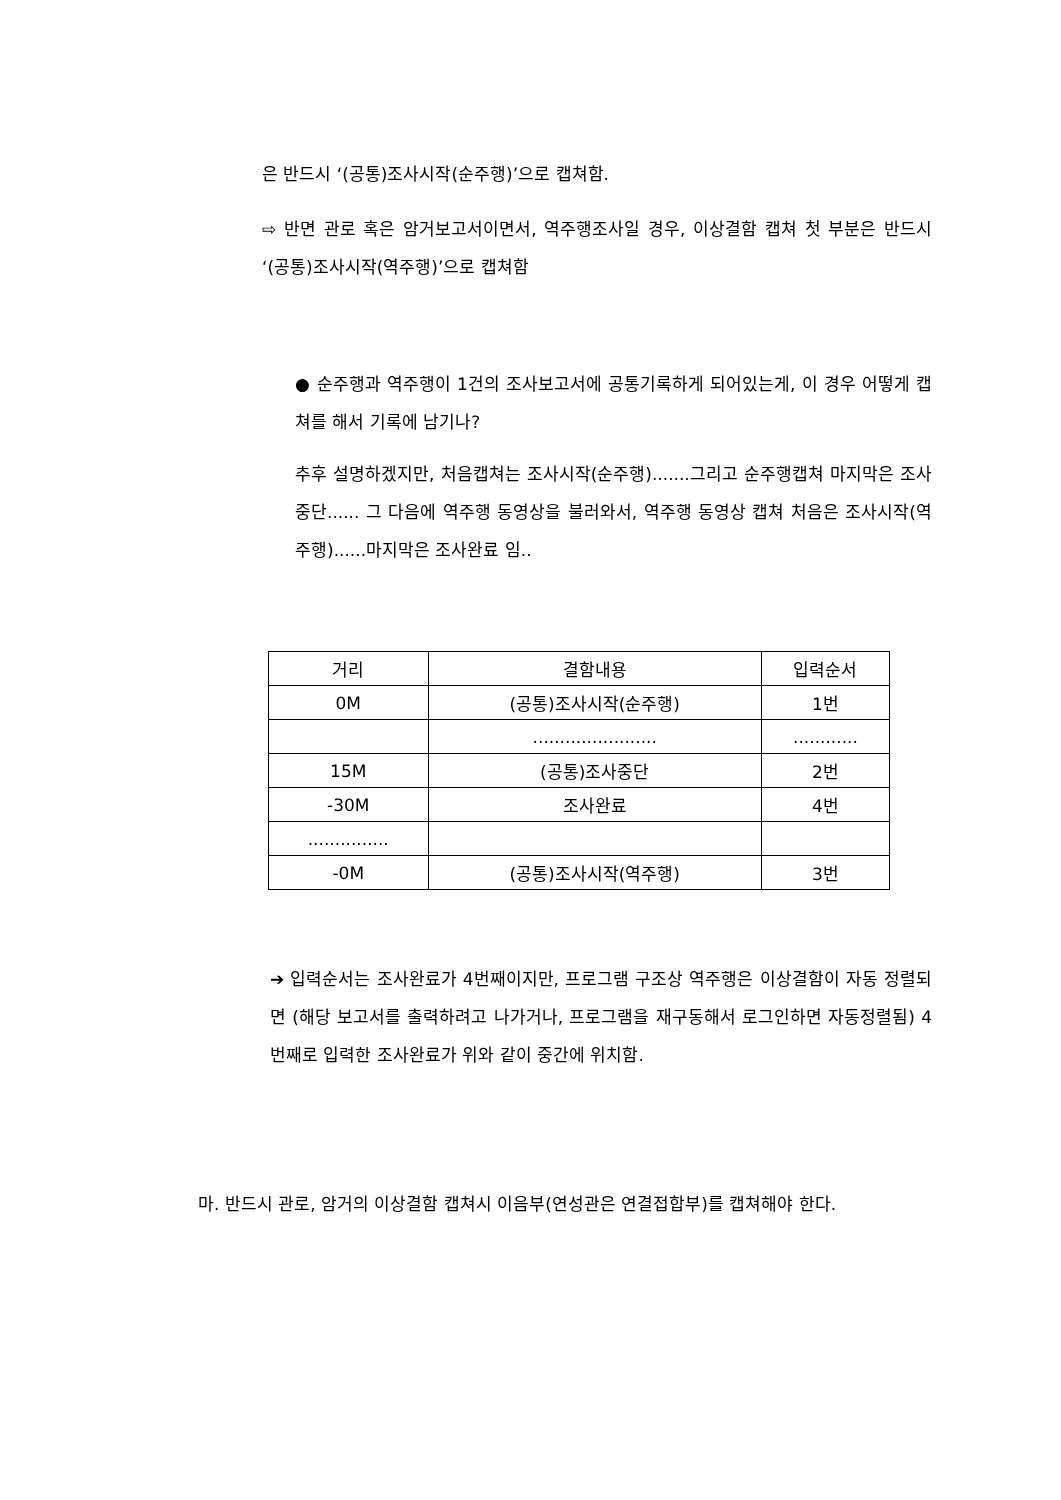은 반드시 ‘(공통)조사시작(순주행)’으로 캡쳐함.
⇨ 반면 관로 혹은 암거보고서이면서, 역주행조사일 경우, 이상결함 캡쳐 첫 부분은 반드시 ‘(공통)조사시작(역주행)’으로 캡쳐함
● 순주행과 역주행이 1건의 조사보고서에 공통기록하게 되어있는게, 이 경우 어떻게 캡쳐를 해서 기록에 남기나?
추후 설명하겠지만, 처음캡쳐는 조사시작(순주행).......그리고 순주행캡쳐 마지막은 조사중단...... 그 다음에 역주행 동영상을 불러와서, 역주행 동영상 캡쳐 처음은 조사시작(역주행)......마지막은 조사완료 임..
| 거리 | 결함내용 | 입력순서 |
| --- | --- | --- |
| 0M | (공통)조사시작(순주행) | 1번 |
| | ....................... | ............ |
| 15M | (공통)조사중단 | 2번 |
| -30M | 조사완료 | 4번 |
| ............... | | |
| -0M | (공통)조사시작(역주행) | 3번 |
➔ 입력순서는 조사완료가 4번째이지만, 프로그램 구조상 역주행은 이상결함이 자동 정렬되면 (해당 보고서를 출력하려고 나가거나, 프로그램을 재구동해서 로그인하면 자동정렬됨) 4번째로 입력한 조사완료가 위와 같이 중간에 위치함.
마. 반드시 관로, 암거의 이상결함 캡쳐시 이음부(연성관은 연결접합부)를 캡쳐해야 한다.